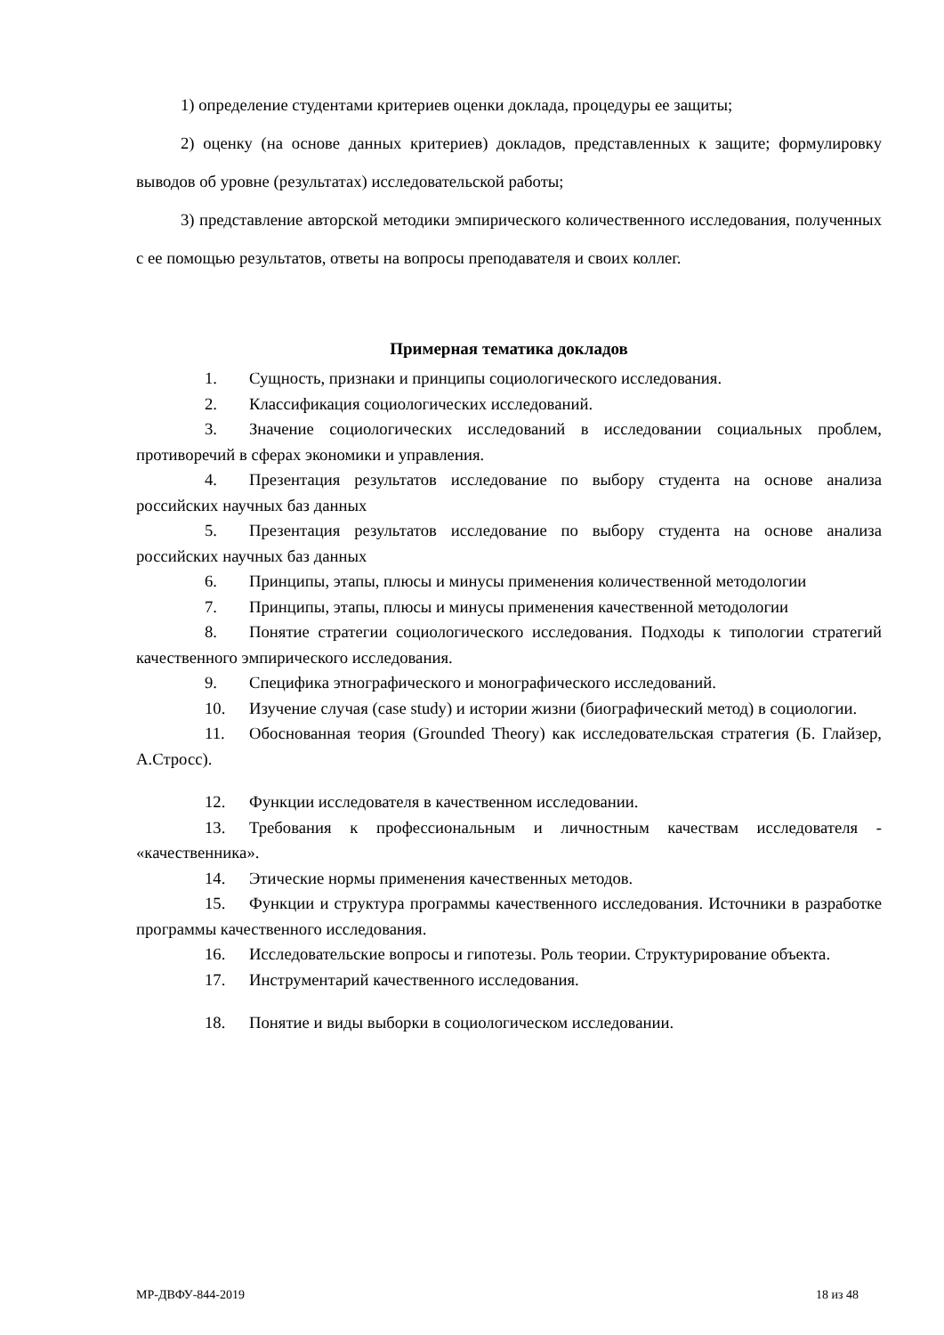1) определение студентами критериев оценки доклада, процедуры ее защиты;
2) оценку (на основе данных критериев) докладов, представленных к защите; формулировку выводов об уровне (результатах) исследовательской работы;
3) представление авторской методики эмпирического количественного исследования, полученных с ее помощью результатов, ответы на вопросы преподавателя и своих коллег.
Примерная тематика докладов
1. Сущность, признаки и принципы социологического исследования.
2. Классификация социологических исследований.
3. Значение социологических исследований в исследовании социальных проблем, противоречий в сферах экономики и управления.
4. Презентация результатов исследование по выбору студента на основе анализа российских научных баз данных
5. Презентация результатов исследование по выбору студента на основе анализа российских научных баз данных
6. Принципы, этапы, плюсы и минусы применения количественной методологии
7. Принципы, этапы, плюсы и минусы применения качественной методологии
8. Понятие стратегии социологического исследования. Подходы к типологии стратегий качественного эмпирического исследования.
9. Специфика этнографического и монографического исследований.
10. Изучение случая (case study) и истории жизни (биографический метод) в социологии.
11. Обоснованная теория (Grounded Theory) как исследовательская стратегия (Б. Глайзер, А.Стросс).
12. Функции исследователя в качественном исследовании.
13. Требования к профессиональным и личностным качествам исследователя - «качественника».
14. Этические нормы применения качественных методов.
15. Функции и структура программы качественного исследования. Источники в разработке программы качественного исследования.
16. Исследовательские вопросы и гипотезы. Роль теории. Структурирование объекта.
17. Инструментарий качественного исследования.
18. Понятие и виды выборки в социологическом исследовании.
МР-ДВФУ-844-2019 18 из 48